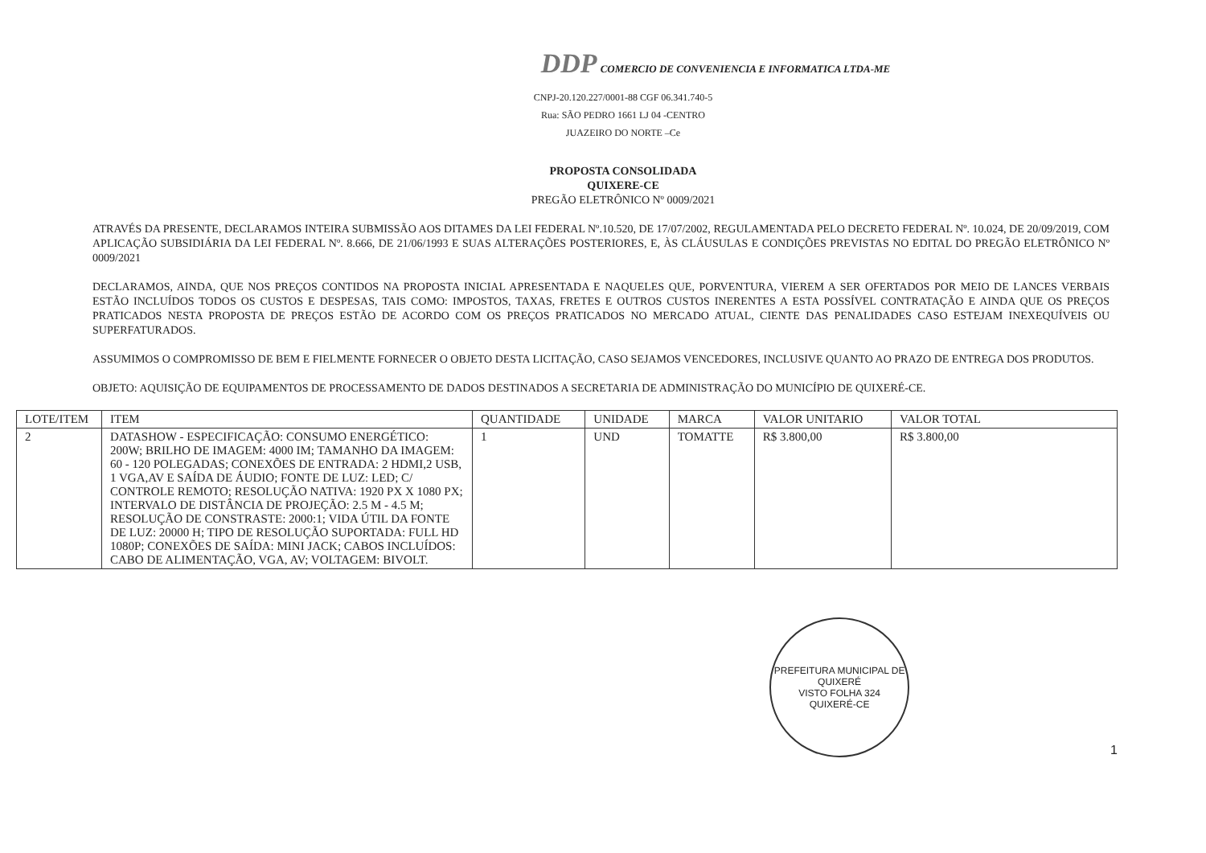DDP COMERCIO DE CONVENIENCIA E INFORMATICA LTDA-ME
CNPJ-20.120.227/0001-88 CGF 06.341.740-5
Rua: SÃO PEDRO 1661 LJ 04 -CENTRO
JUAZEIRO DO NORTE –Ce
PROPOSTA CONSOLIDADA
QUIXERE-CE
PREGÃO ELETRÔNICO Nº 0009/2021
ATRAVÉS DA PRESENTE, DECLARAMOS INTEIRA SUBMISSÃO AOS DITAMES DA LEI FEDERAL Nº.10.520, DE 17/07/2002, REGULAMENTADA PELO DECRETO FEDERAL Nº. 10.024, DE 20/09/2019, COM APLICAÇÃO SUBSIDIÁRIA DA LEI FEDERAL Nº. 8.666, DE 21/06/1993 E SUAS ALTERAÇÕES POSTERIORES, E, ÀS CLÁUSULAS E CONDIÇÕES PREVISTAS NO EDITAL DO PREGÃO ELETRÔNICO Nº 0009/2021
DECLARAMOS, AINDA, QUE NOS PREÇOS CONTIDOS NA PROPOSTA INICIAL APRESENTADA E NAQUELES QUE, PORVENTURA, VIEREM A SER OFERTADOS POR MEIO DE LANCES VERBAIS ESTÃO INCLUÍDOS TODOS OS CUSTOS E DESPESAS, TAIS COMO: IMPOSTOS, TAXAS, FRETES E OUTROS CUSTOS INERENTES A ESTA POSSÍVEL CONTRATAÇÃO E AINDA QUE OS PREÇOS PRATICADOS NESTA PROPOSTA DE PREÇOS ESTÃO DE ACORDO COM OS PREÇOS PRATICADOS NO MERCADO ATUAL, CIENTE DAS PENALIDADES CASO ESTEJAM INEXEQUÍVEIS OU SUPERFATURADOS.
ASSUMIMOS O COMPROMISSO DE BEM E FIELMENTE FORNECER O OBJETO DESTA LICITAÇÃO, CASO SEJAMOS VENCEDORES, INCLUSIVE QUANTO AO PRAZO DE ENTREGA DOS PRODUTOS.
OBJETO: AQUISIÇÃO DE EQUIPAMENTOS DE PROCESSAMENTO DE DADOS DESTINADOS A SECRETARIA DE ADMINISTRAÇÃO DO MUNICÍPIO DE QUIXERÉ-CE.
| LOTE/ITEM | ITEM | QUANTIDADE | UNIDADE | MARCA | VALOR UNITARIO | VALOR TOTAL |
| --- | --- | --- | --- | --- | --- | --- |
| 2 | DATASHOW - ESPECIFICAÇÃO: CONSUMO ENERGÉTICO: 200W; BRILHO DE IMAGEM: 4000 IM; TAMANHO DA IMAGEM: 60 - 120 POLEGADAS; CONEXÕES DE ENTRADA: 2 HDMI,2 USB, 1 VGA,AV E SAÍDA DE ÁUDIO; FONTE DE LUZ: LED; C/ CONTROLE REMOTO; RESOLUÇÃO NATIVA: 1920 PX X 1080 PX; INTERVALO DE DISTÂNCIA DE PROJEÇÃO: 2.5 M - 4.5 M; RESOLUÇÃO DE CONSTRASTE: 2000:1; VIDA ÚTIL DA FONTE DE LUZ: 20000 H; TIPO DE RESOLUÇÃO SUPORTADA: FULL HD 1080P; CONEXÕES DE SAÍDA: MINI JACK; CABOS INCLUÍDOS: CABO DE ALIMENTAÇÃO, VGA, AV; VOLTAGEM: BIVOLT. | 1 | UND | TOMATTE | R$ 3.800,00 | R$ 3.800,00 |
PREFEITURA MUNICIPAL DE QUIXERÉ
VISTO FOLHA 324
QUIXERÉ-CE
1